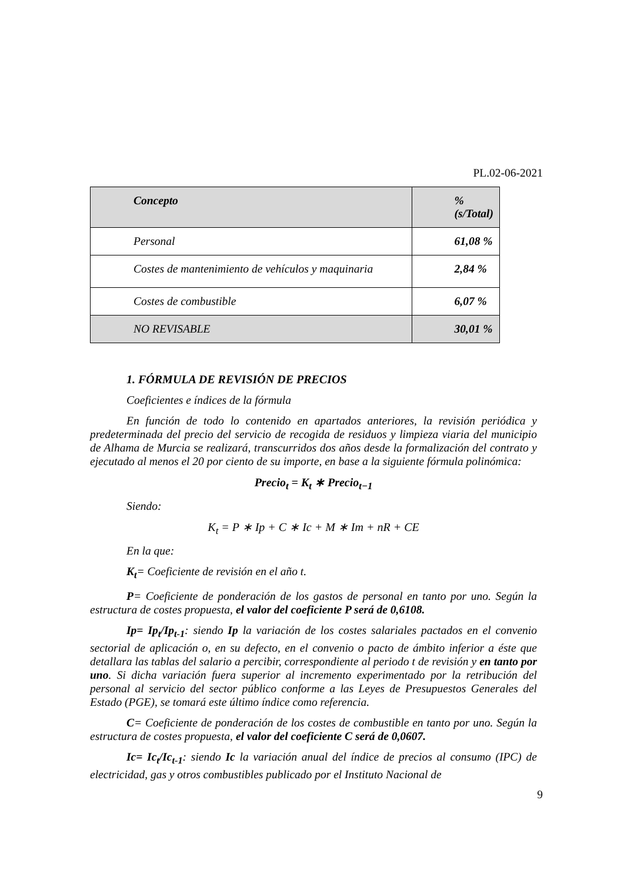PL.02-06-2021
| Concepto | % (s/Total) |
| --- | --- |
| Personal | 61,08 % |
| Costes de mantenimiento de vehículos y maquinaria | 2,84 % |
| Costes de combustible | 6,07 % |
| NO REVISABLE | 30,01 % |
1. FÓRMULA DE REVISIÓN DE PRECIOS
Coeficientes e índices de la fórmula
En función de todo lo contenido en apartados anteriores, la revisión periódica y predeterminada del precio del servicio de recogida de residuos y limpieza viaria del municipio de Alhama de Murcia se realizará, transcurridos dos años desde la formalización del contrato y ejecutado al menos el 20 por ciento de su importe, en base a la siguiente fórmula polinómica:
Precio<sub>t</sub> = K<sub>t</sub> ∗ Precio<sub>t−1</sub>
Siendo:
K<sub>t</sub> = P ∗ Ip + C ∗ Ic + M ∗ Im + nR + CE
En la que:
K<sub>t</sub>= Coeficiente de revisión en el año t.
P= Coeficiente de ponderación de los gastos de personal en tanto por uno. Según la estructura de costes propuesta, el valor del coeficiente P será de 0,6108.
Ip= Ip<sub>t</sub>/Ip<sub>t-1</sub>: siendo Ip la variación de los costes salariales pactados en el convenio sectorial de aplicación o, en su defecto, en el convenio o pacto de ámbito inferior a éste que detallara las tablas del salario a percibir, correspondiente al periodo t de revisión y en tanto por uno. Si dicha variación fuera superior al incremento experimentado por la retribución del personal al servicio del sector público conforme a las Leyes de Presupuestos Generales del Estado (PGE), se tomará este último índice como referencia.
C= Coeficiente de ponderación de los costes de combustible en tanto por uno. Según la estructura de costes propuesta, el valor del coeficiente C será de 0,0607.
Ic= Ic<sub>t</sub>/Ic<sub>t-1</sub>: siendo Ic la variación anual del índice de precios al consumo (IPC) de electricidad, gas y otros combustibles publicado por el Instituto Nacional de
9